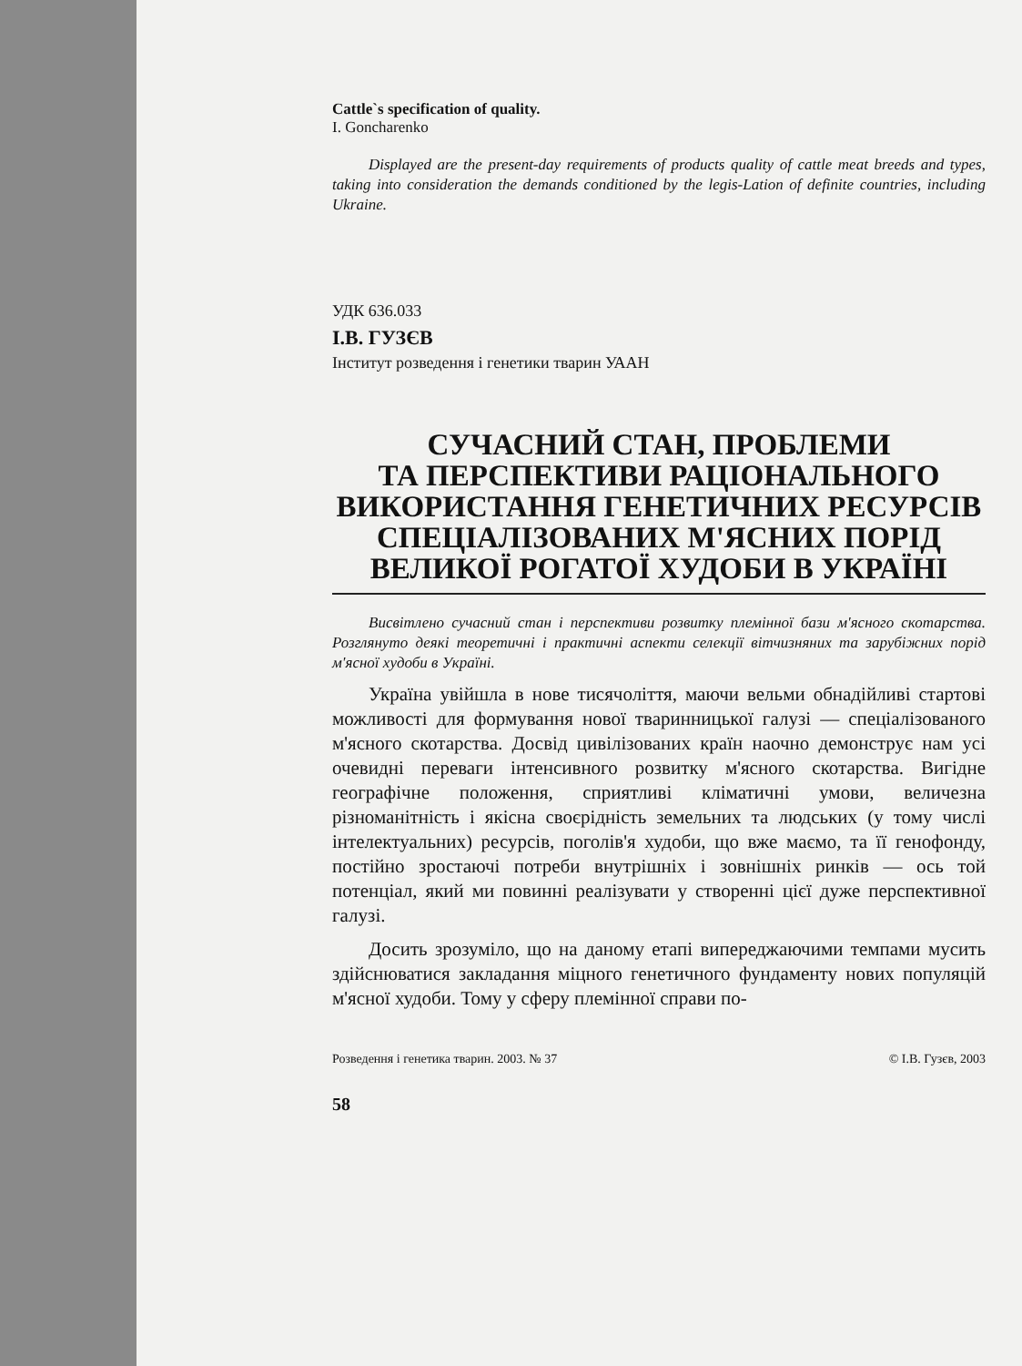Cattle`s specification of quality.
I. Goncharenko
Displayed are the present-day requirements of products quality of cattle meat breeds and types, taking into consideration the demands conditioned by the legis-Lation of definite countries, including Ukraine.
УДК 636.033
І.В. ГУЗЄВ
Інститут розведення і генетики тварин УААН
СУЧАСНИЙ СТАН, ПРОБЛЕМИ
ТА ПЕРСПЕКТИВИ РАЦІОНАЛЬНОГО
ВИКОРИСТАННЯ ГЕНЕТИЧНИХ РЕСУРСІВ
СПЕЦІАЛІЗОВАНИХ М'ЯСНИХ ПОРІД
ВЕЛИКОЇ РОГАТОЇ ХУДОБИ В УКРАЇНІ
Висвітлено сучасний стан і перспективи розвитку племінної бази м'ясного скотарства. Розглянуто деякі теоретичні і практичні аспекти селекції вітчизняних та зарубіжних порід м'ясної худоби в Україні.
Україна увійшла в нове тисячоліття, маючи вельми обнадійливі стартові можливості для формування нової тваринницької галузі — спеціалізованого м'ясного скотарства. Досвід цивілізованих країн наочно демонструє нам усі очевидні переваги інтенсивного розвитку м'ясного скотарства. Вигідне географічне положення, сприятливі кліматичні умови, величезна різноманітність і якісна своєрідність земельних та людських (у тому числі інтелектуальних) ресурсів, поголів'я худоби, що вже маємо, та її генофонду, постійно зростаючі потреби внутрішніх і зовнішніх ринків — ось той потенціал, який ми повинні реалізувати у створенні цієї дуже перспективної галузі.
Досить зрозуміло, що на даному етапі випереджаючими темпами мусить здійснюватися закладання міцного генетичного фундаменту нових популяцій м'ясної худоби. Тому у сферу племінної справи по-
Розведення і генетика тварин. 2003. № 37 © І.В. Гузєв, 2003
58